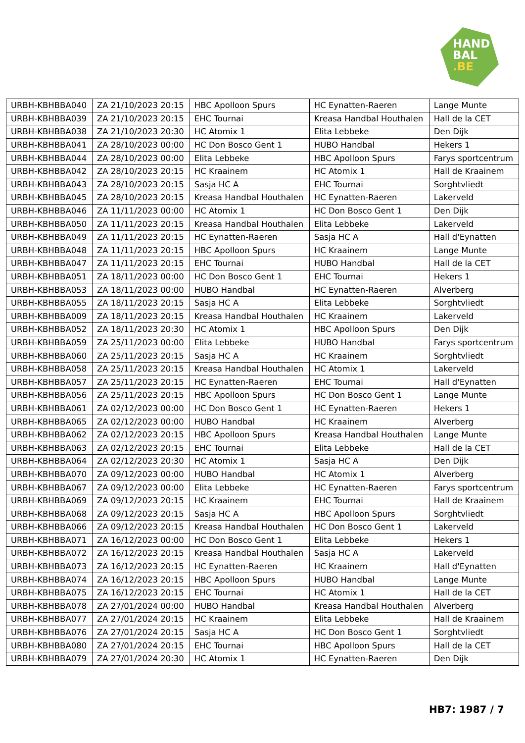HAND
BAL
.BE
| URBH-KBHBBA040 | ZA 21/10/2023 20:15 | HBC Apolloon Spurs | HC Eynatten-Raeren | Lange Munte |
| URBH-KBHBBA039 | ZA 21/10/2023 20:15 | EHC Tournai | Kreasa Handbal Houthalen | Hall de la CET |
| URBH-KBHBBA038 | ZA 21/10/2023 20:30 | HC Atomix 1 | Elita Lebbeke | Den Dijk |
| URBH-KBHBBA041 | ZA 28/10/2023 00:00 | HC Don Bosco Gent 1 | HUBO Handbal | Hekers 1 |
| URBH-KBHBBA044 | ZA 28/10/2023 00:00 | Elita Lebbeke | HBC Apolloon Spurs | Farys sportcentrum |
| URBH-KBHBBA042 | ZA 28/10/2023 20:15 | HC Kraainem | HC Atomix 1 | Hall de Kraainem |
| URBH-KBHBBA043 | ZA 28/10/2023 20:15 | Sasja HC A | EHC Tournai | Sorghtvliedt |
| URBH-KBHBBA045 | ZA 28/10/2023 20:15 | Kreasa Handbal Houthalen | HC Eynatten-Raeren | Lakerveld |
| URBH-KBHBBA046 | ZA 11/11/2023 00:00 | HC Atomix 1 | HC Don Bosco Gent 1 | Den Dijk |
| URBH-KBHBBA050 | ZA 11/11/2023 20:15 | Kreasa Handbal Houthalen | Elita Lebbeke | Lakerveld |
| URBH-KBHBBA049 | ZA 11/11/2023 20:15 | HC Eynatten-Raeren | Sasja HC A | Hall d'Eynatten |
| URBH-KBHBBA048 | ZA 11/11/2023 20:15 | HBC Apolloon Spurs | HC Kraainem | Lange Munte |
| URBH-KBHBBA047 | ZA 11/11/2023 20:15 | EHC Tournai | HUBO Handbal | Hall de la CET |
| URBH-KBHBBA051 | ZA 18/11/2023 00:00 | HC Don Bosco Gent 1 | EHC Tournai | Hekers 1 |
| URBH-KBHBBA053 | ZA 18/11/2023 00:00 | HUBO Handbal | HC Eynatten-Raeren | Alverberg |
| URBH-KBHBBA055 | ZA 18/11/2023 20:15 | Sasja HC A | Elita Lebbeke | Sorghtvliedt |
| URBH-KBHBBA009 | ZA 18/11/2023 20:15 | Kreasa Handbal Houthalen | HC Kraainem | Lakerveld |
| URBH-KBHBBA052 | ZA 18/11/2023 20:30 | HC Atomix 1 | HBC Apolloon Spurs | Den Dijk |
| URBH-KBHBBA059 | ZA 25/11/2023 00:00 | Elita Lebbeke | HUBO Handbal | Farys sportcentrum |
| URBH-KBHBBA060 | ZA 25/11/2023 20:15 | Sasja HC A | HC Kraainem | Sorghtvliedt |
| URBH-KBHBBA058 | ZA 25/11/2023 20:15 | Kreasa Handbal Houthalen | HC Atomix 1 | Lakerveld |
| URBH-KBHBBA057 | ZA 25/11/2023 20:15 | HC Eynatten-Raeren | EHC Tournai | Hall d'Eynatten |
| URBH-KBHBBA056 | ZA 25/11/2023 20:15 | HBC Apolloon Spurs | HC Don Bosco Gent 1 | Lange Munte |
| URBH-KBHBBA061 | ZA 02/12/2023 00:00 | HC Don Bosco Gent 1 | HC Eynatten-Raeren | Hekers 1 |
| URBH-KBHBBA065 | ZA 02/12/2023 00:00 | HUBO Handbal | HC Kraainem | Alverberg |
| URBH-KBHBBA062 | ZA 02/12/2023 20:15 | HBC Apolloon Spurs | Kreasa Handbal Houthalen | Lange Munte |
| URBH-KBHBBA063 | ZA 02/12/2023 20:15 | EHC Tournai | Elita Lebbeke | Hall de la CET |
| URBH-KBHBBA064 | ZA 02/12/2023 20:30 | HC Atomix 1 | Sasja HC A | Den Dijk |
| URBH-KBHBBA070 | ZA 09/12/2023 00:00 | HUBO Handbal | HC Atomix 1 | Alverberg |
| URBH-KBHBBA067 | ZA 09/12/2023 00:00 | Elita Lebbeke | HC Eynatten-Raeren | Farys sportcentrum |
| URBH-KBHBBA069 | ZA 09/12/2023 20:15 | HC Kraainem | EHC Tournai | Hall de Kraainem |
| URBH-KBHBBA068 | ZA 09/12/2023 20:15 | Sasja HC A | HBC Apolloon Spurs | Sorghtvliedt |
| URBH-KBHBBA066 | ZA 09/12/2023 20:15 | Kreasa Handbal Houthalen | HC Don Bosco Gent 1 | Lakerveld |
| URBH-KBHBBA071 | ZA 16/12/2023 00:00 | HC Don Bosco Gent 1 | Elita Lebbeke | Hekers 1 |
| URBH-KBHBBA072 | ZA 16/12/2023 20:15 | Kreasa Handbal Houthalen | Sasja HC A | Lakerveld |
| URBH-KBHBBA073 | ZA 16/12/2023 20:15 | HC Eynatten-Raeren | HC Kraainem | Hall d'Eynatten |
| URBH-KBHBBA074 | ZA 16/12/2023 20:15 | HBC Apolloon Spurs | HUBO Handbal | Lange Munte |
| URBH-KBHBBA075 | ZA 16/12/2023 20:15 | EHC Tournai | HC Atomix 1 | Hall de la CET |
| URBH-KBHBBA078 | ZA 27/01/2024 00:00 | HUBO Handbal | Kreasa Handbal Houthalen | Alverberg |
| URBH-KBHBBA077 | ZA 27/01/2024 20:15 | HC Kraainem | Elita Lebbeke | Hall de Kraainem |
| URBH-KBHBBA076 | ZA 27/01/2024 20:15 | Sasja HC A | HC Don Bosco Gent 1 | Sorghtvliedt |
| URBH-KBHBBA080 | ZA 27/01/2024 20:15 | EHC Tournai | HBC Apolloon Spurs | Hall de la CET |
| URBH-KBHBBA079 | ZA 27/01/2024 20:30 | HC Atomix 1 | HC Eynatten-Raeren | Den Dijk |
HB7: 1987 / 7